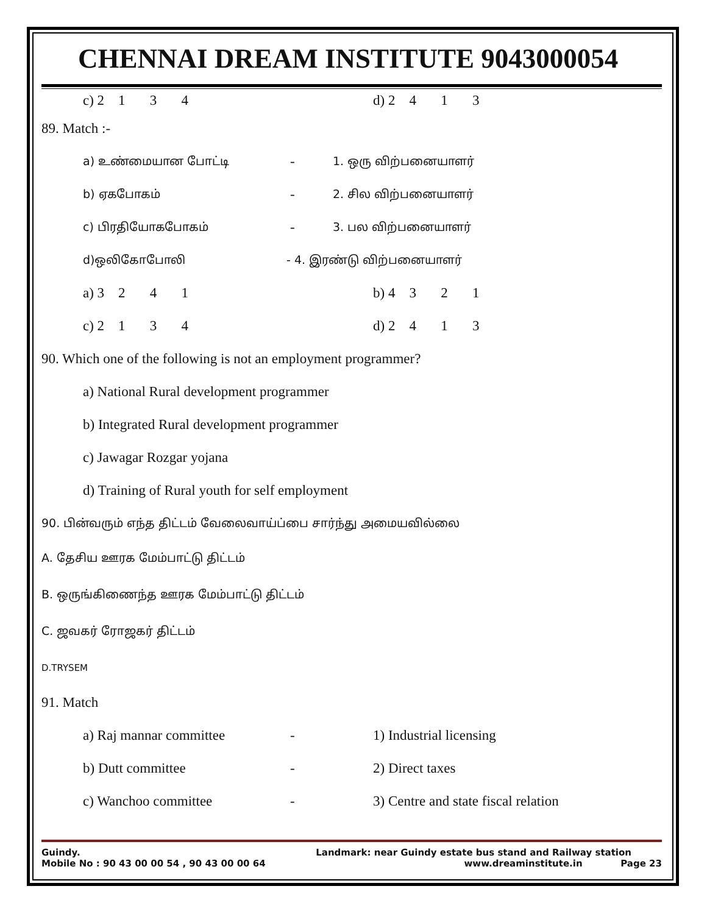CHENNAI DREAM INSTITUTE 9043000054
c) 2 1 3 4 d) 2 4 1 3
89. Match :-
a) உண்மையான போட்டி - 1. ஒரு விற்பனையாளர்
b) ஏகபோகம் - 2. சில விற்பனையாளர்
c) பிரதியோகபோகம் - 3. பல விற்பனையாளர்
d)ஒலிகோபோலி - 4. இரண்டு விற்பனையாளர்
a) 3 2 4 1 b) 4 3 2 1
c) 2 1 3 4 d) 2 4 1 3
90. Which one of the following is not an employment programmer?
a) National Rural development programmer
b) Integrated Rural development programmer
c) Jawagar Rozgar yojana
d) Training of Rural youth for self employment
90. பின்வரும் எந்த திட்டம் வேலைவாய்ப்பை சார்ந்து அமையவில்லை
A. தேசிய ஊரக மேம்பாட்டு திட்டம்
B. ஒருங்கிணைந்த ஊரக மேம்பாட்டு திட்டம்
C. ஜவகர் ரோஜகர் திட்டம்
D.TRYSEM
91. Match
a) Raj mannar committee - 1) Industrial licensing
b) Dutt committee - 2) Direct taxes
c) Wanchoo committee - 3) Centre and state fiscal relation
Guindy. Landmark: near Guindy estate bus stand and Railway station
Mobile No : 90 43 00 00 54 , 90 43 00 00 64 www.dreaminstitute.in Page 23